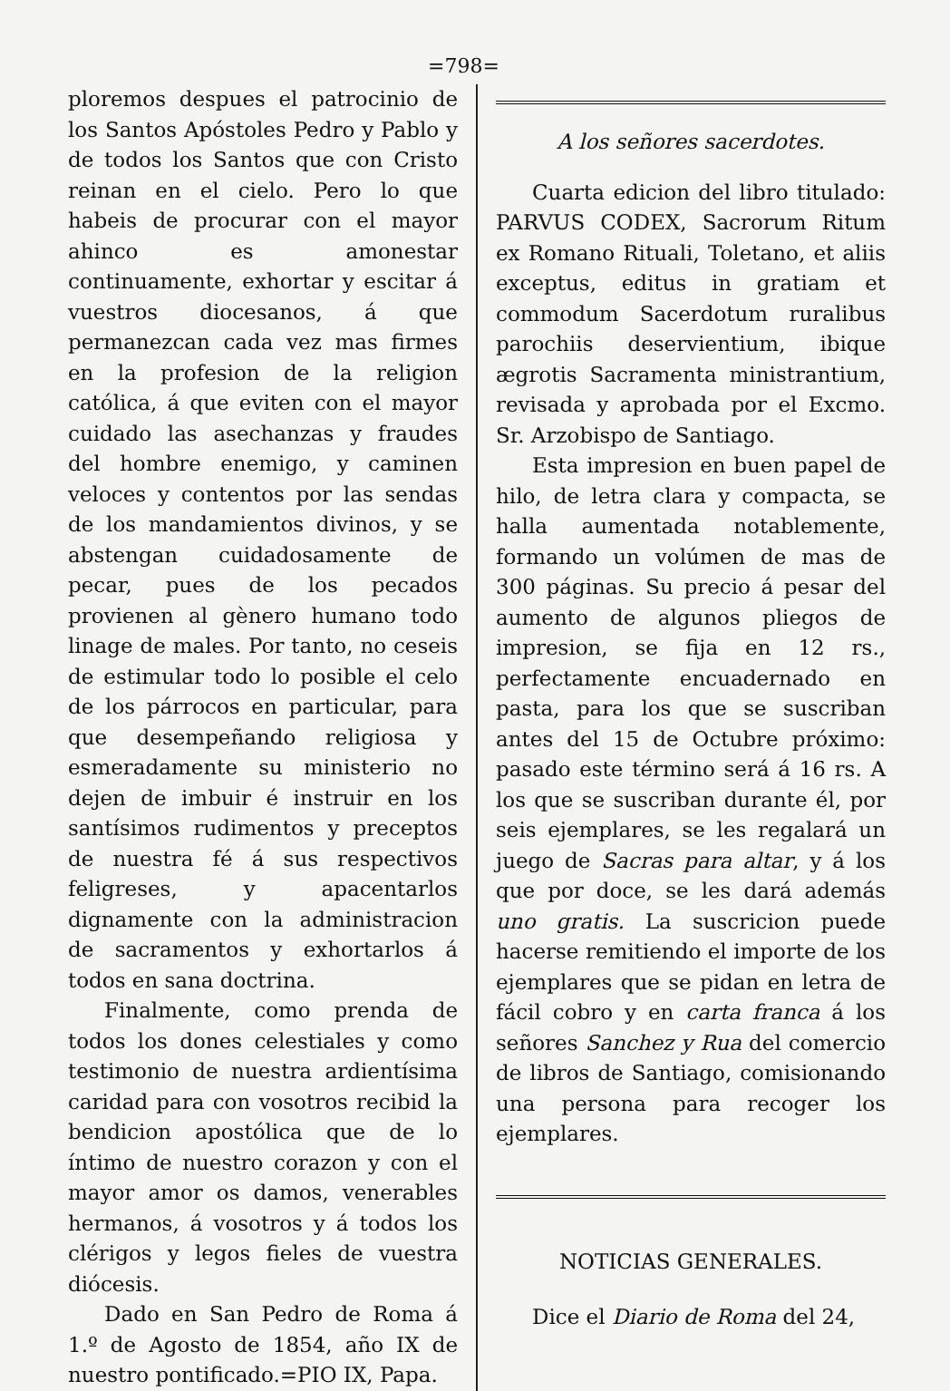=798=
ploremos despues el patrocinio de los Santos Apóstoles Pedro y Pablo y de todos los Santos que con Cristo reinan en el cielo. Pero lo que habeis de procurar con el mayor ahinco es amonestar continuamente, exhortar y escitar á vuestros diocesanos, á que permanezcan cada vez mas firmes en la profesion de la religion católica, á que eviten con el mayor cuidado las asechanzas y fraudes del hombre enemigo, y caminen veloces y contentos por las sendas de los mandamientos divinos, y se abstengan cuidadosamente de pecar, pues de los pecados provienen al gènero humano todo linage de males. Por tanto, no ceseis de estimular todo lo posible el celo de los párrocos en particular, para que desempeñando religiosa y esmeradamente su ministerio no dejen de imbuir é instruir en los santísimos rudimentos y preceptos de nuestra fé á sus respectivos feligreses, y apacentarlos dignamente con la administracion de sacramentos y exhortarlos á todos en sana doctrina.
Finalmente, como prenda de todos los dones celestiales y como testimonio de nuestra ardientísima caridad para con vosotros recibid la bendicion apostólica que de lo íntimo de nuestro corazon y con el mayor amor os damos, venerables hermanos, á vosotros y á todos los clérigos y legos fieles de vuestra diócesis.
Dado en San Pedro de Roma á 1.º de Agosto de 1854, año IX de nuestro pontificado.=PIO IX, Papa.
A los señores sacerdotes.
Cuarta edicion del libro titulado: PARVUS CODEX, Sacrorum Ritum ex Romano Rituali, Toletano, et aliis exceptus, editus in gratiam et commodum Sacerdotum ruralibus parochiis deservientium, ibique ægrotis Sacramenta ministrantium, revisada y aprobada por el Excmo. Sr. Arzobispo de Santiago.
Esta impresion en buen papel de hilo, de letra clara y compacta, se halla aumentada notablemente, formando un volúmen de mas de 300 páginas. Su precio á pesar del aumento de algunos pliegos de impresion, se fija en 12 rs., perfectamente encuadernado en pasta, para los que se suscriban antes del 15 de Octubre próximo: pasado este término será á 16 rs. A los que se suscriban durante él, por seis ejemplares, se les regalará un juego de Sacras para altar, y á los que por doce, se les dará además uno gratis. La suscricion puede hacerse remitiendo el importe de los ejemplares que se pidan en letra de fácil cobro y en carta franca á los señores Sanchez y Rua del comercio de libros de Santiago, comisionando una persona para recoger los ejemplares.
NOTICIAS GENERALES.
Dice el Diario de Roma del 24,